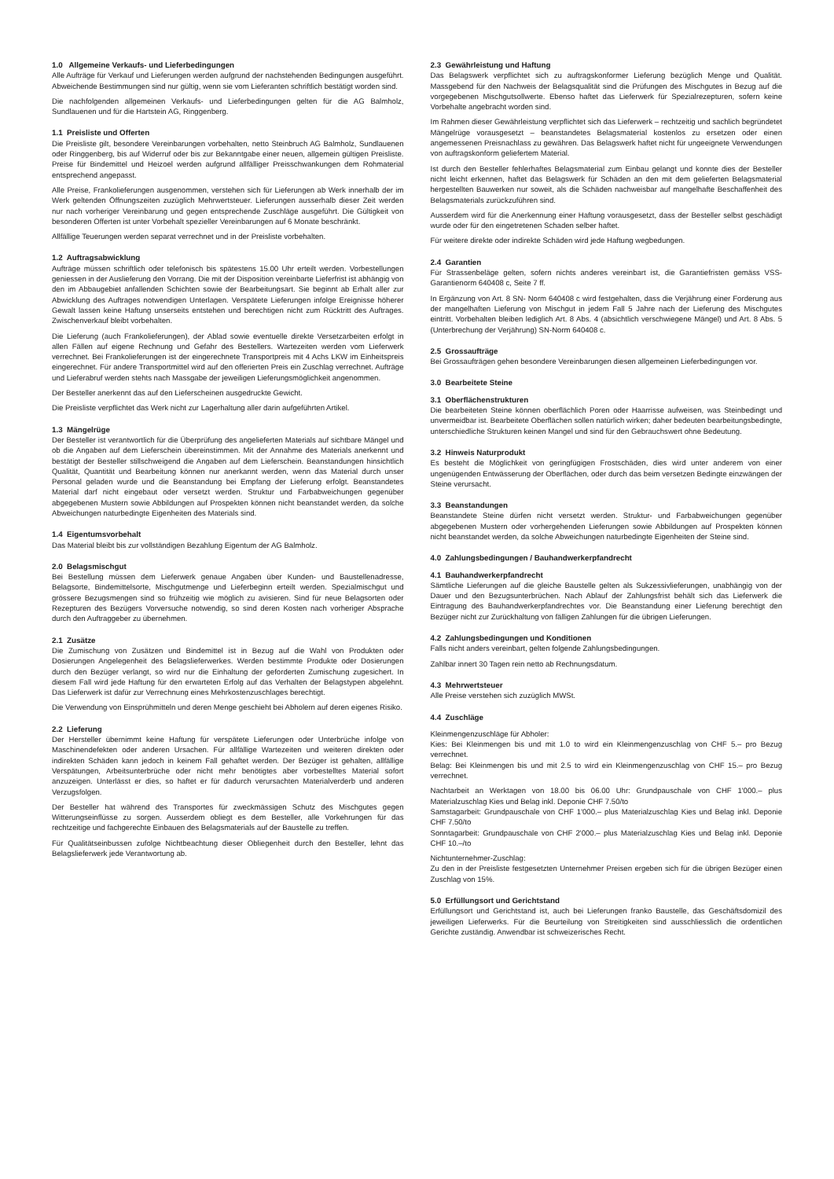1.0 Allgemeine Verkaufs- und Lieferbedingungen
Alle Aufträge für Verkauf und Lieferungen werden aufgrund der nachstehenden Bedingungen ausgeführt. Abweichende Bestimmungen sind nur gültig, wenn sie vom Lieferanten schriftlich bestätigt worden sind.
Die nachfolgenden allgemeinen Verkaufs- und Lieferbedingungen gelten für die AG Balmholz, Sundlauenen und für die Hartstein AG, Ringgenberg.
1.1 Preisliste und Offerten
Die Preisliste gilt, besondere Vereinbarungen vorbehalten, netto Steinbruch AG Balmholz, Sundlauenen oder Ringgenberg, bis auf Widerruf oder bis zur Bekanntgabe einer neuen, allgemein gültigen Preisliste. Preise für Bindemittel und Heizoel werden aufgrund allfälliger Preisschwankungen dem Rohmaterial entsprechend angepasst.
Alle Preise, Frankolieferungen ausgenommen, verstehen sich für Lieferungen ab Werk innerhalb der im Werk geltenden Öffnungszeiten zuzüglich Mehrwertsteuer. Lieferungen ausserhalb dieser Zeit werden nur nach vorheriger Vereinbarung und gegen entsprechende Zuschläge ausgeführt. Die Gültigkeit von besonderen Offerten ist unter Vorbehalt spezieller Vereinbarungen auf 6 Monate beschränkt.
Allfällige Teuerungen werden separat verrechnet und in der Preisliste vorbehalten.
1.2 Auftragsabwicklung
Aufträge müssen schriftlich oder telefonisch bis spätestens 15.00 Uhr erteilt werden. Vorbestellungen geniessen in der Auslieferung den Vorrang. Die mit der Disposition vereinbarte Lieferfrist ist abhängig von den im Abbaugebiet anfallenden Schichten sowie der Bearbeitungsart. Sie beginnt ab Erhalt aller zur Abwicklung des Auftrages notwendigen Unterlagen. Verspätete Lieferungen infolge Ereignisse höherer Gewalt lassen keine Haftung unserseits entstehen und berechtigen nicht zum Rücktritt des Auftrages. Zwischenverkauf bleibt vorbehalten.
Die Lieferung (auch Frankolieferungen), der Ablad sowie eventuelle direkte Versetzarbeiten erfolgt in allen Fällen auf eigene Rechnung und Gefahr des Bestellers. Wartezeiten werden vom Lieferwerk verrechnet. Bei Frankolieferungen ist der eingerechnete Transportpreis mit 4 Achs LKW im Einheitspreis eingerechnet. Für andere Transportmittel wird auf den offerierten Preis ein Zuschlag verrechnet. Aufträge und Lieferabruf werden stehts nach Massgabe der jeweiligen Lieferungsmöglichkeit angenommen.
Der Besteller anerkennt das auf den Lieferscheinen ausgedruckte Gewicht.
Die Preisliste verpflichtet das Werk nicht zur Lagerhaltung aller darin aufgeführten Artikel.
1.3 Mängelrüge
Der Besteller ist verantwortlich für die Überprüfung des angelieferten Materials auf sichtbare Mängel und ob die Angaben auf dem Lieferschein übereinstimmen. Mit der Annahme des Materials anerkennt und bestätigt der Besteller stillschweigend die Angaben auf dem Lieferschein. Beanstandungen hinsichtlich Qualität, Quantität und Bearbeitung können nur anerkannt werden, wenn das Material durch unser Personal geladen wurde und die Beanstandung bei Empfang der Lieferung erfolgt. Beanstandetes Material darf nicht eingebaut oder versetzt werden. Struktur und Farbabweichungen gegenüber abgegebenen Mustern sowie Abbildungen auf Prospekten können nicht beanstandet werden, da solche Abweichungen naturbedingte Eigenheiten des Materials sind.
1.4 Eigentumsvorbehalt
Das Material bleibt bis zur vollständigen Bezahlung Eigentum der AG Balmholz.
2.0 Belagsmischgut
Bei Bestellung müssen dem Lieferwerk genaue Angaben über Kunden- und Baustellenadresse, Belagsorte, Bindemittelsorte, Mischgutmenge und Lieferbeginn erteilt werden. Spezialmischgut und grössere Bezugsmengen sind so frühzeitig wie möglich zu avisieren. Sind für neue Belagsorten oder Rezepturen des Bezügers Vorversuche notwendig, so sind deren Kosten nach vorheriger Absprache durch den Auftraggeber zu übernehmen.
2.1 Zusätze
Die Zumischung von Zusätzen und Bindemittel ist in Bezug auf die Wahl von Produkten oder Dosierungen Angelegenheit des Belagslieferwerkes. Werden bestimmte Produkte oder Dosierungen durch den Bezüger verlangt, so wird nur die Einhaltung der geforderten Zumischung zugesichert. In diesem Fall wird jede Haftung für den erwarteten Erfolg auf das Verhalten der Belagstypen abgelehnt. Das Lieferwerk ist dafür zur Verrechnung eines Mehrkostenzuschlages berechtigt.
Die Verwendung von Einsprühmitteln und deren Menge geschieht bei Abholern auf deren eigenes Risiko.
2.2 Lieferung
Der Hersteller übernimmt keine Haftung für verspätete Lieferungen oder Unterbrüche infolge von Maschinendefekten oder anderen Ursachen. Für allfällige Wartezeiten und weiteren direkten oder indirekten Schäden kann jedoch in keinem Fall gehaftet werden. Der Bezüger ist gehalten, allfällige Verspätungen, Arbeitsunterbrüche oder nicht mehr benötigtes aber vorbestelltes Material sofort anzuzeigen. Unterlässt er dies, so haftet er für dadurch verursachten Materialverderb und anderen Verzugsfolgen.
Der Besteller hat während des Transportes für zweckmässigen Schutz des Mischgutes gegen Witterungseinflüsse zu sorgen. Ausserdem obliegt es dem Besteller, alle Vorkehrungen für das rechtzeitige und fachgerechte Einbauen des Belagsmaterials auf der Baustelle zu treffen.
Für Qualitätseinbussen zufolge Nichtbeachtung dieser Obliegenheit durch den Besteller, lehnt das Belagslieferwerk jede Verantwortung ab.
2.3 Gewährleistung und Haftung
Das Belagswerk verpflichtet sich zu auftragskonformer Lieferung bezüglich Menge und Qualität. Massgebend für den Nachweis der Belagsqualität sind die Prüfungen des Mischgutes in Bezug auf die vorgegebenen Mischgutsollwerte. Ebenso haftet das Lieferwerk für Spezialrezepturen, sofern keine Vorbehalte angebracht worden sind.
Im Rahmen dieser Gewährleistung verpflichtet sich das Lieferwerk – rechtzeitig und sachlich begründetet Mängelrüge vorausgesetzt – beanstandetes Belagsmaterial kostenlos zu ersetzen oder einen angemessenen Preisnachlass zu gewähren. Das Belagswerk haftet nicht für ungeeignete Verwendungen von auftragskonform geliefertem Material.
Ist durch den Besteller fehlerhaftes Belagsmaterial zum Einbau gelangt und konnte dies der Besteller nicht leicht erkennen, haftet das Belagswerk für Schäden an den mit dem gelieferten Belagsmaterial hergestellten Bauwerken nur soweit, als die Schäden nachweisbar auf mangelhafte Beschaffenheit des Belagsmaterials zurückzuführen sind.
Ausserdem wird für die Anerkennung einer Haftung vorausgesetzt, dass der Besteller selbst geschädigt wurde oder für den eingetretenen Schaden selber haftet.
Für weitere direkte oder indirekte Schäden wird jede Haftung wegbedungen.
2.4 Garantien
Für Strassenbeläge gelten, sofern nichts anderes vereinbart ist, die Garantiefristen gemäss VSS-Garantienorm 640408 c, Seite 7 ff.
In Ergänzung von Art. 8 SN- Norm 640408 c wird festgehalten, dass die Verjährung einer Forderung aus der mangelhaften Lieferung von Mischgut in jedem Fall 5 Jahre nach der Lieferung des Mischgutes eintritt. Vorbehalten bleiben lediglich Art. 8 Abs. 4 (absichtlich verschwiegene Mängel) und Art. 8 Abs. 5 (Unterbrechung der Verjährung) SN-Norm 640408 c.
2.5 Grossaufträge
Bei Grossaufträgen gehen besondere Vereinbarungen diesen allgemeinen Lieferbedingungen vor.
3.0 Bearbeitete Steine
3.1 Oberflächenstrukturen
Die bearbeiteten Steine können oberflächlich Poren oder Haarrisse aufweisen, was Steinbedingt und unvermeidbar ist. Bearbeitete Oberflächen sollen natürlich wirken; daher bedeuten bearbeitungsbedingte, unterschiedliche Strukturen keinen Mangel und sind für den Gebrauchswert ohne Bedeutung.
3.2 Hinweis Naturprodukt
Es besteht die Möglichkeit von geringfügigen Frostschäden, dies wird unter anderem von einer ungenügenden Entwässerung der Oberflächen, oder durch das beim versetzen Bedingte einzwängen der Steine verursacht.
3.3 Beanstandungen
Beanstandete Steine dürfen nicht versetzt werden. Struktur- und Farbabweichungen gegenüber abgegebenen Mustern oder vorhergehenden Lieferungen sowie Abbildungen auf Prospekten können nicht beanstandet werden, da solche Abweichungen naturbedingte Eigenheiten der Steine sind.
4.0 Zahlungsbedingungen / Bauhandwerkerpfandrecht
4.1 Bauhandwerkerpfandrecht
Sämtliche Lieferungen auf die gleiche Baustelle gelten als Sukzessivlieferungen, unabhängig von der Dauer und den Bezugsunterbrüchen. Nach Ablauf der Zahlungsfrist behält sich das Lieferwerk die Eintragung des Bauhandwerkerpfandrechtes vor. Die Beanstandung einer Lieferung berechtigt den Bezüger nicht zur Zurückhaltung von fälligen Zahlungen für die übrigen Lieferungen.
4.2 Zahlungsbedingungen und Konditionen
Falls nicht anders vereinbart, gelten folgende Zahlungsbedingungen.
Zahlbar innert 30 Tagen rein netto ab Rechnungsdatum.
4.3 Mehrwertsteuer
Alle Preise verstehen sich zuzüglich MWSt.
4.4 Zuschläge
Kleinmengenzuschläge für Abholer:
Kies: Bei Kleinmengen bis und mit 1.0 to wird ein Kleinmengenzuschlag von CHF 5.– pro Bezug verrechnet.
Belag: Bei Kleinmengen bis und mit 2.5 to wird ein Kleinmengenzuschlag von CHF 15.– pro Bezug verrechnet.
Nachtarbeit an Werktagen von 18.00 bis 06.00 Uhr: Grundpauschale von CHF 1'000.– plus Materialzuschlag Kies und Belag inkl. Deponie CHF 7.50/to
Samstagarbeit: Grundpauschale von CHF 1'000.– plus Materialzuschlag Kies und Belag inkl. Deponie CHF 7.50/to
Sonntagarbeit: Grundpauschale von CHF 2'000.– plus Materialzuschlag Kies und Belag inkl. Deponie CHF 10.–/to
Nichtunternehmer-Zuschlag:
Zu den in der Preisliste festgesetzten Unternehmer Preisen ergeben sich für die übrigen Bezüger einen Zuschlag von 15%.
5.0 Erfüllungsort und Gerichtstand
Erfüllungsort und Gerichtstand ist, auch bei Lieferungen franko Baustelle, das Geschäftsdomizil des jeweiligen Lieferwerks. Für die Beurteilung von Streitigkeiten sind ausschliesslich die ordentlichen Gerichte zuständig. Anwendbar ist schweizerisches Recht.